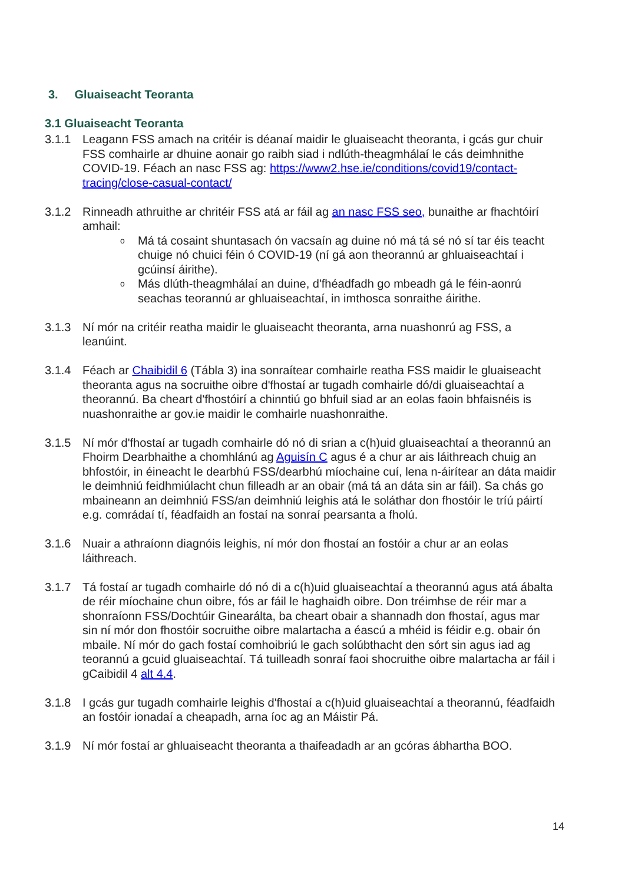3. Gluaiseacht Teoranta
3.1 Gluaiseacht Teoranta
3.1.1 Leagann FSS amach na critéir is déanaí maidir le gluaiseacht theoranta, i gcás gur chuir FSS comhairle ar dhuine aonair go raibh siad i ndlúth-theagmhálaí le cás deimhnithe COVID-19. Féach an nasc FSS ag: https://www2.hse.ie/conditions/covid19/contact-tracing/close-casual-contact/
3.1.2 Rinneadh athruithe ar chritéir FSS atá ar fáil ag an nasc FSS seo, bunaithe ar fhachtóirí amhail:
o Má tá cosaint shuntasach ón vacsaín ag duine nó má tá sé nó sí tar éis teacht chuige nó chuici féin ó COVID-19 (ní gá aon theorannú ar ghluaiseachtaí i gcúinsí áirithe).
o Más dlúth-theagmhálaí an duine, d'fhéadfadh go mbeadh gá le féin-aonrú seachas teorannú ar ghluaiseachtaí, in imthosca sonraithe áirithe.
3.1.3 Ní mór na critéir reatha maidir le gluaiseacht theoranta, arna nuashonrú ag FSS, a leanúint.
3.1.4 Féach ar Chaibidil 6 (Tábla 3) ina sonraítear comhairle reatha FSS maidir le gluaiseacht theoranta agus na socruithe oibre d'fhostaí ar tugadh comhairle dó/di gluaiseachtaí a theorannú. Ba cheart d'fhostóirí a chinntiú go bhfuil siad ar an eolas faoin bhfaisnéis is nuashonraithe ar gov.ie maidir le comhairle nuashonraithe.
3.1.5 Ní mór d'fhostaí ar tugadh comhairle dó nó di srian a c(h)uid gluaiseachtaí a theorannú an Fhoirm Dearbhaithe a chomhlánú ag Aguisín C agus é a chur ar ais láithreach chuig an bhfostóir, in éineacht le dearbhú FSS/dearbhú míochaine cuí, lena n-áirítear an dáta maidir le deimhniú feidhmiúlacht chun filleadh ar an obair (má tá an dáta sin ar fáil). Sa chás go mbaineann an deimhniú FSS/an deimhniú leighis atá le soláthar don fhostóir le tríú páirtí e.g. comrádaí tí, féadfaidh an fostaí na sonraí pearsanta a fholú.
3.1.6 Nuair a athraíonn diagnóis leighis, ní mór don fhostaí an fostóir a chur ar an eolas láithreach.
3.1.7 Tá fostaí ar tugadh comhairle dó nó di a c(h)uid gluaiseachtaí a theorannú agus atá ábalta de réir míochaine chun oibre, fós ar fáil le haghaidh oibre. Don tréimhse de réir mar a shonraíonn FSS/Dochtúir Ginearálta, ba cheart obair a shannadh don fhostaí, agus mar sin ní mór don fhostóir socruithe oibre malartacha a éascú a mhéid is féidir e.g. obair ón mbaile. Ní mór do gach fostaí comhoibriú le gach solúbthacht den sórt sin agus iad ag teorannú a gcuid gluaiseachtaí. Tá tuilleadh sonraí faoi shocruithe oibre malartacha ar fáil i gCaibidil 4 alt 4.4.
3.1.8 I gcás gur tugadh comhairle leighis d'fhostaí a c(h)uid gluaiseachtaí a theorannú, féadfaidh an fostóir ionadaí a cheapadh, arna íoc ag an Máistir Pá.
3.1.9 Ní mór fostaí ar ghluaiseacht theoranta a thaifeadadh ar an gcóras ábhartha BOO.
14